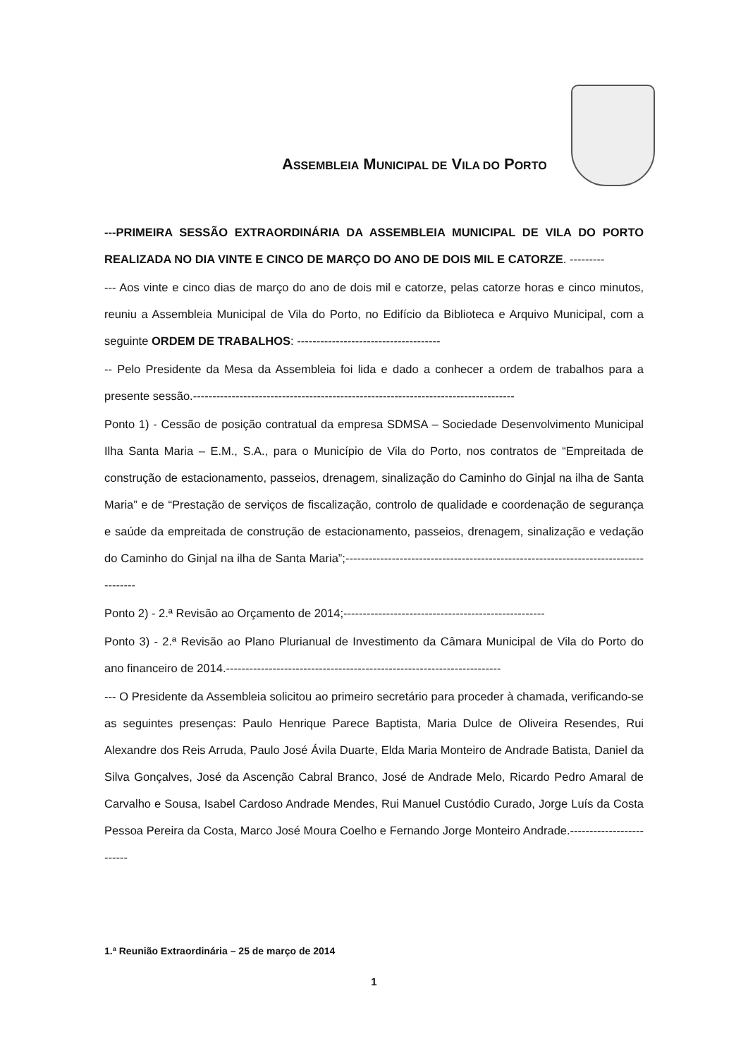ASSEMBLEIA MUNICIPAL DE VILA DO PORTO
---PRIMEIRA SESSÃO EXTRAORDINÁRIA DA ASSEMBLEIA MUNICIPAL DE VILA DO PORTO REALIZADA NO DIA VINTE E CINCO DE MARÇO DO ANO DE DOIS MIL E CATORZE. ---------
--- Aos vinte e cinco dias de março do ano de dois mil e catorze, pelas catorze horas e cinco minutos, reuniu a Assembleia Municipal de Vila do Porto, no Edifício da Biblioteca e Arquivo Municipal, com a seguinte ORDEM DE TRABALHOS: -------------------------------------
-- Pelo Presidente da Mesa da Assembleia foi lida e dado a conhecer a ordem de trabalhos para a presente sessão.-----------------------------------------------------------------------------------
Ponto 1) - Cessão de posição contratual da empresa SDMSA – Sociedade Desenvolvimento Municipal Ilha Santa Maria – E.M., S.A., para o Município de Vila do Porto, nos contratos de “Empreitada de construção de estacionamento, passeios, drenagem, sinalização do Caminho do Ginjal na ilha de Santa Maria” e de “Prestação de serviços de fiscalização, controlo de qualidade e coordenação de segurança e saúde da empreitada de construção de estacionamento, passeios, drenagem, sinalização e vedação do Caminho do Ginjal na ilha de Santa Maria”;-------------------------------------------------------------------------------------
Ponto 2) - 2.ª Revisão ao Orçamento de 2014;----------------------------------------------------
Ponto 3) - 2.ª Revisão ao Plano Plurianual de Investimento da Câmara Municipal de Vila do Porto do ano financeiro de 2014.-----------------------------------------------------------------------
--- O Presidente da Assembleia solicitou ao primeiro secretário para proceder à chamada, verificando-se as seguintes presenças: Paulo Henrique Parece Baptista, Maria Dulce de Oliveira Resendes, Rui Alexandre dos Reis Arruda, Paulo José Ávila Duarte, Elda Maria Monteiro de Andrade Batista, Daniel da Silva Gonçalves, José da Ascenção Cabral Branco, José de Andrade Melo, Ricardo Pedro Amaral de Carvalho e Sousa, Isabel Cardoso Andrade Mendes, Rui Manuel Custódio Curado, Jorge Luís da Costa Pessoa Pereira da Costa, Marco José Moura Coelho e Fernando Jorge Monteiro Andrade.-------------------------
1.ª Reunião Extraordinária – 25 de março de 2014
1